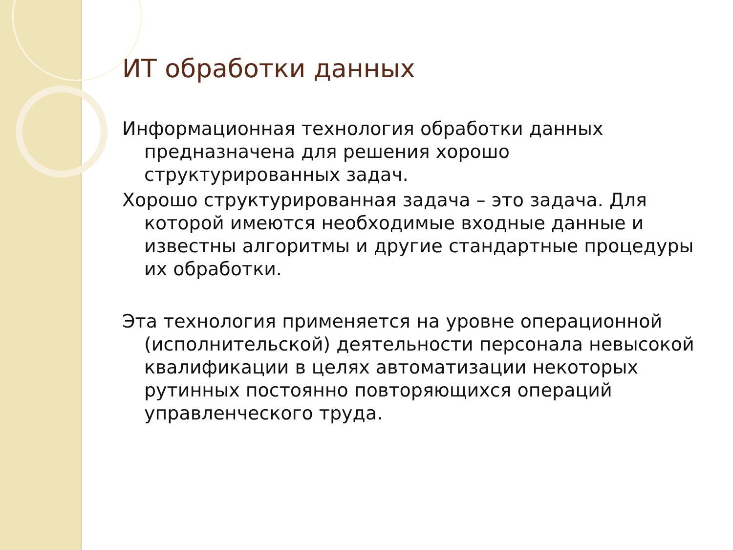ИТ обработки данных
Информационная технология обработки данных предназначена для решения хорошо структурированных задач.
Хорошо структурированная задача – это задача. Для которой имеются необходимые входные данные и известны алгоритмы и другие стандартные процедуры их обработки.
Эта технология применяется на уровне операционной (исполнительской) деятельности персонала невысокой квалификации в целях автоматизации некоторых рутинных постоянно повторяющихся операций управленческого труда.